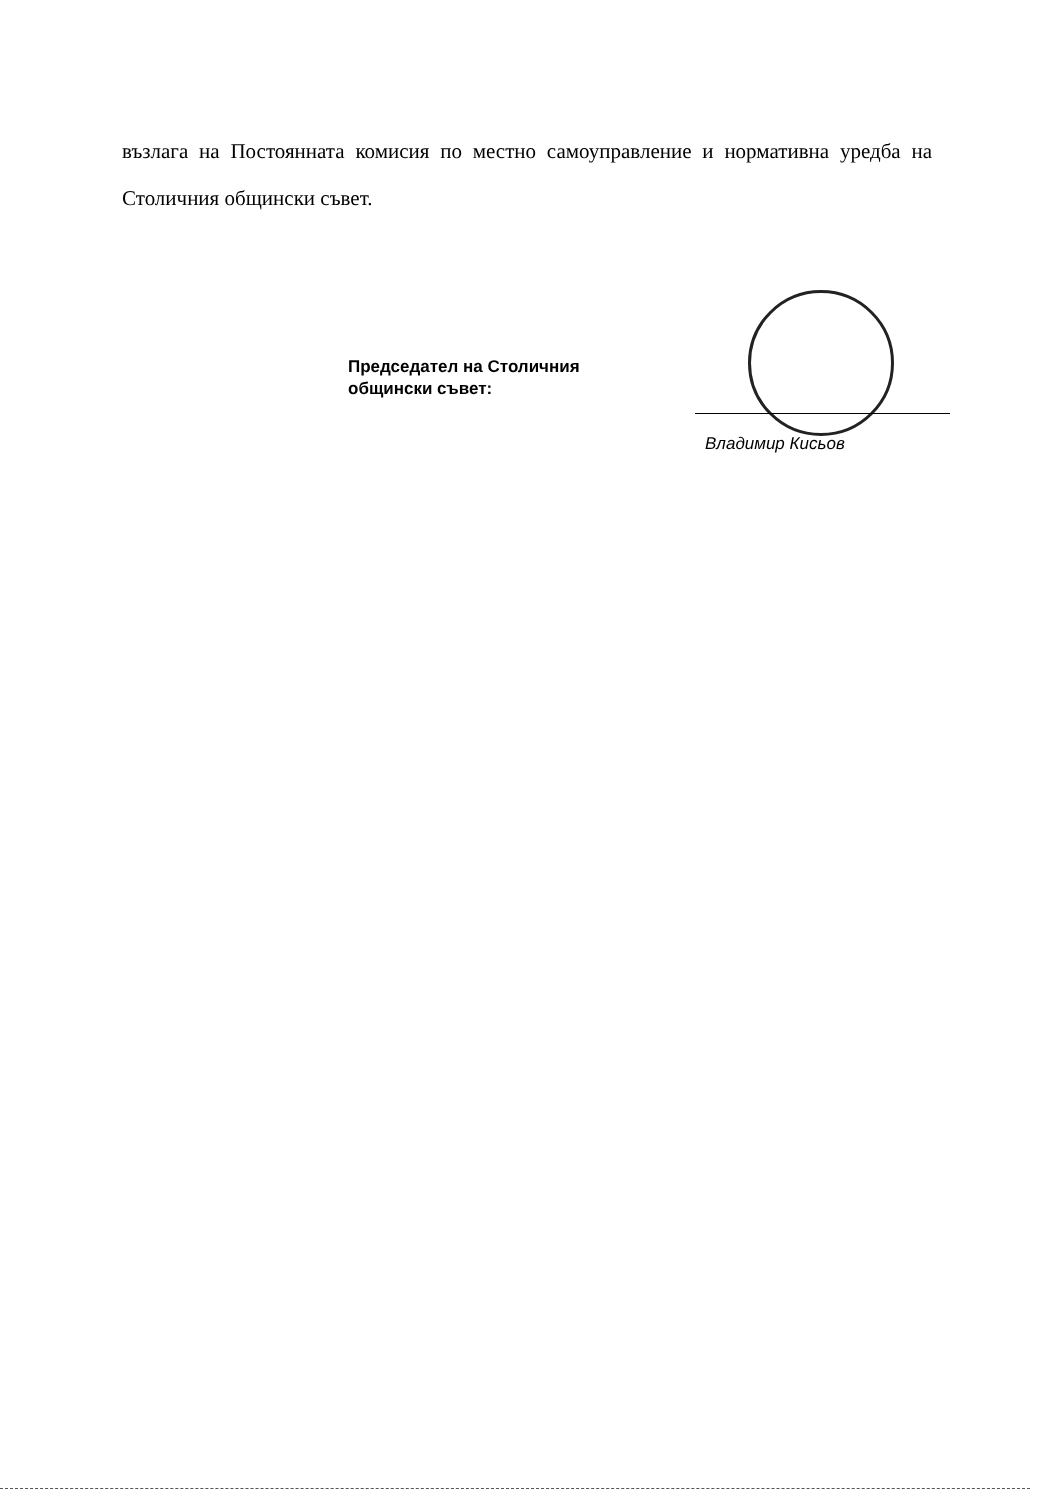възлага на Постоянната комисия по местно самоуправление и нормативна уредба на Столичния общински съвет.
Председател на Столичния
общински съвет:
Владимир Кисьов